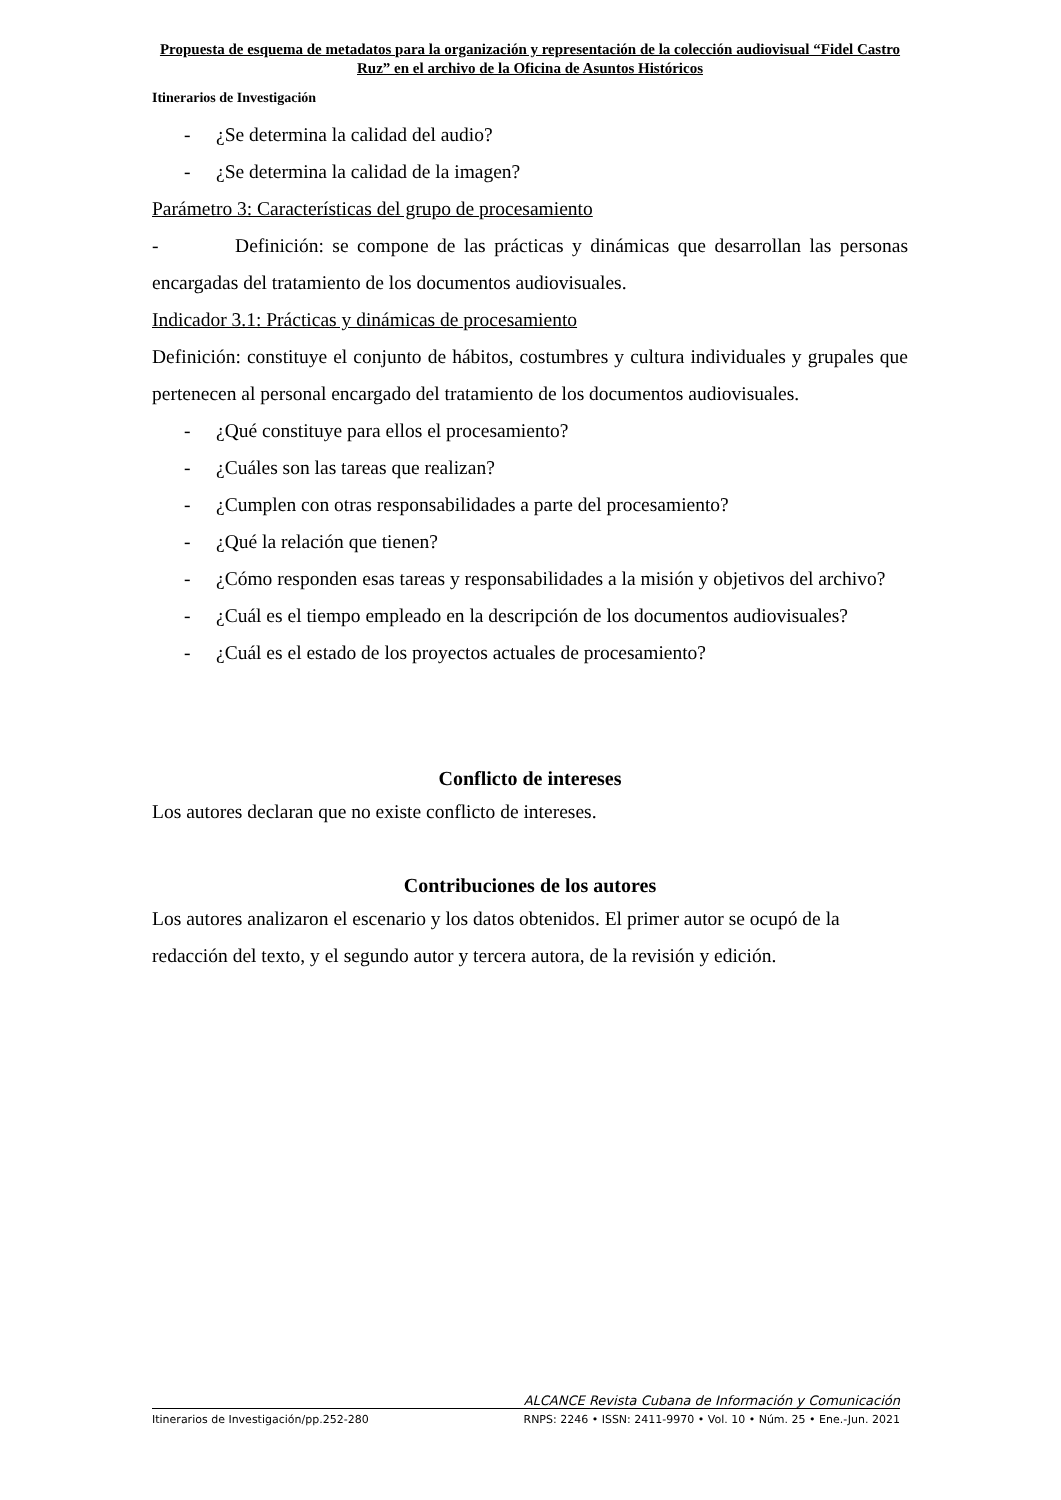Propuesta de esquema de metadatos para la organización y representación de la colección audiovisual “Fidel Castro Ruz” en el archivo de la Oficina de Asuntos Históricos
Itinerarios de Investigación
- ¿Se determina la calidad del audio?
- ¿Se determina la calidad de la imagen?
Parámetro 3: Características del grupo de procesamiento
- Definición: se compone de las prácticas y dinámicas que desarrollan las personas encargadas del tratamiento de los documentos audiovisuales.
Indicador 3.1: Prácticas y dinámicas de procesamiento
Definición: constituye el conjunto de hábitos, costumbres y cultura individuales y grupales que pertenecen al personal encargado del tratamiento de los documentos audiovisuales.
- ¿Qué constituye para ellos el procesamiento?
- ¿Cuáles son las tareas que realizan?
- ¿Cumplen con otras responsabilidades a parte del procesamiento?
- ¿Qué la relación que tienen?
- ¿Cómo responden esas tareas y responsabilidades a la misión y objetivos del archivo?
- ¿Cuál es el tiempo empleado en la descripción de los documentos audiovisuales?
- ¿Cuál es el estado de los proyectos actuales de procesamiento?
Conflicto de intereses
Los autores declaran que no existe conflicto de intereses.
Contribuciones de los autores
Los autores analizaron el escenario y los datos obtenidos. El primer autor se ocupó de la redacción del texto, y el segundo autor y tercera autora, de la revisión y edición.
ALCANCE Revista Cubana de Información y Comunicación
Itinerarios de Investigación/pp.252-280 RNPS: 2246 • ISSN: 2411-9970 • Vol. 10 • Núm. 25 • Ene.-Jun. 2021